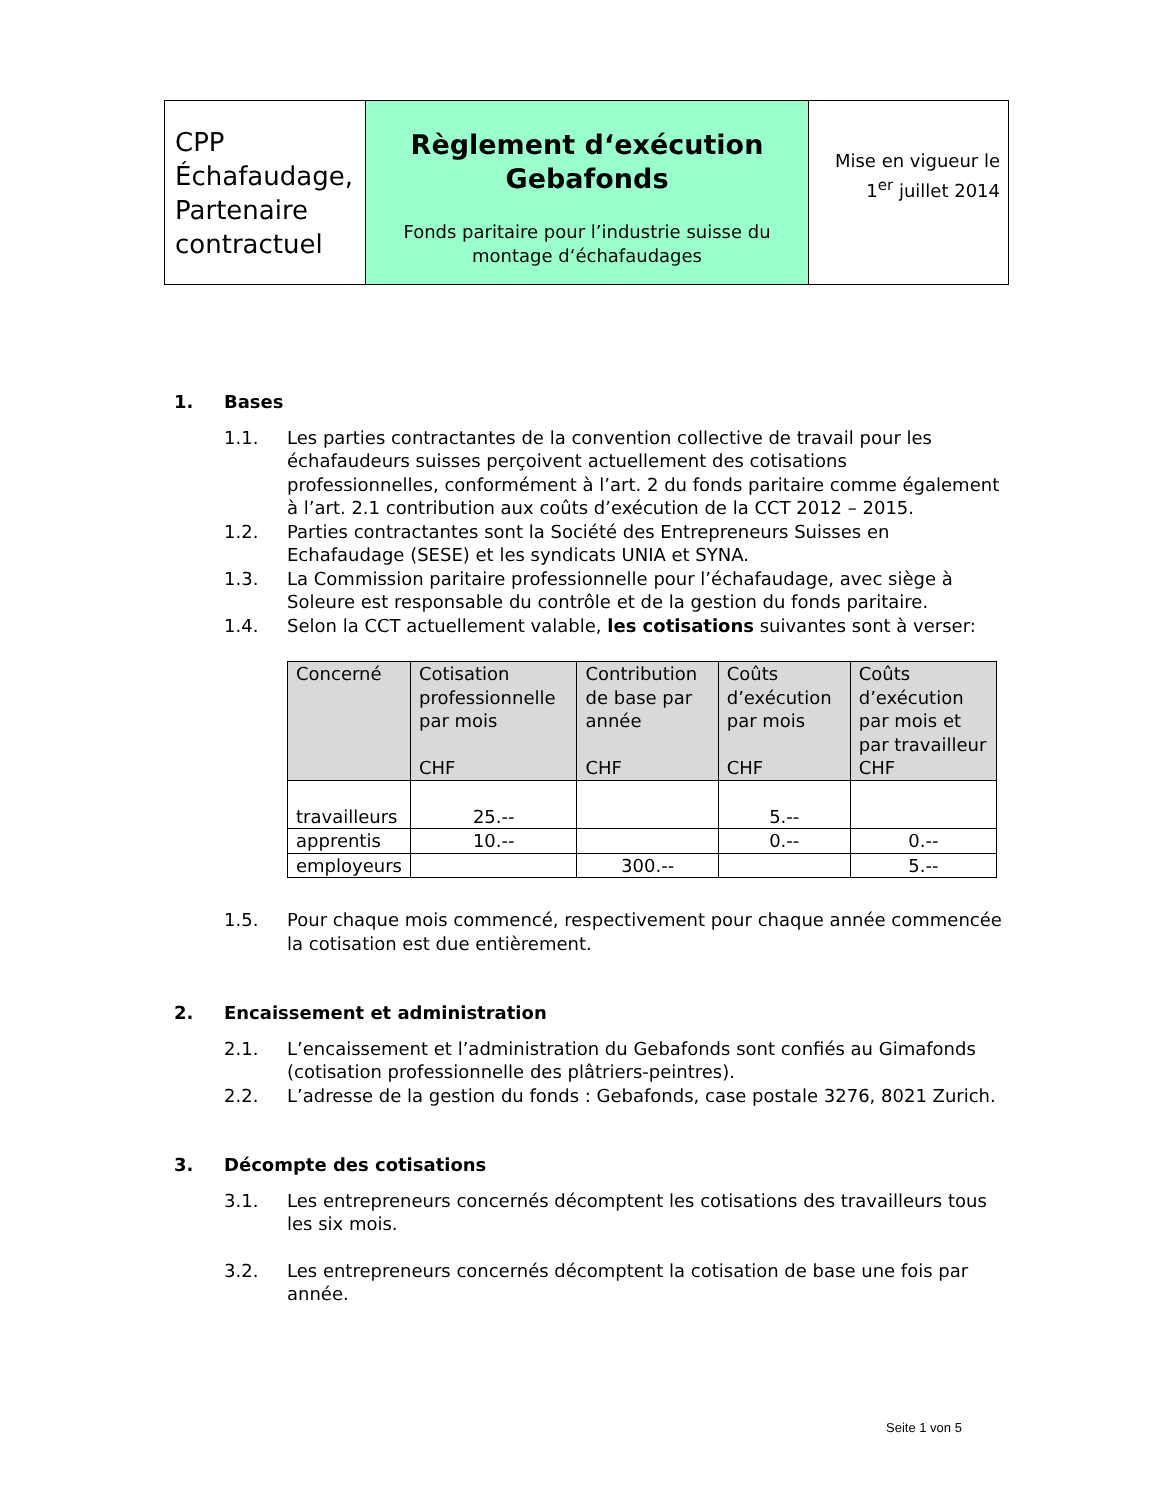| CPP Échafaudage, Partenaire contractuel | Règlement d‘exécution Gebafonds Fonds paritaire pour l’industrie suisse du montage d‘échafaudages | Mise en vigueur le 1<sup>er</sup> juillet 2014 |
1. Bases
1.1. Les parties contractantes de la convention collective de travail pour les échafaudeurs suisses perçoivent actuellement des cotisations professionnelles, conformément à l’art. 2 du fonds paritaire comme également à l’art. 2.1 contribution aux coûts d’exécution de la CCT 2012 – 2015.
1.2. Parties contractantes sont la Société des Entrepreneurs Suisses en Echafaudage (SESE) et les syndicats UNIA et SYNA.
1.3. La Commission paritaire professionnelle pour l’échafaudage, avec siège à Soleure est responsable du contrôle et de la gestion du fonds paritaire.
1.4. Selon la CCT actuellement valable, les cotisations suivantes sont à verser:
| Concerné | Cotisation professionnelle par mois CHF | Contribution de base par année CHF | Coûts d’exécution par mois CHF | Coûts d’exécution par mois et par travailleur CHF |
| --- | --- | --- | --- | --- |
| travailleurs | 25.-- | | 5.-- | |
| apprentis | 10.-- | | 0.-- | 0.-- |
| employeurs | | 300.-- | | 5.-- |
1.5. Pour chaque mois commencé, respectivement pour chaque année commencée la cotisation est due entièrement.
2. Encaissement et administration
2.1. L’encaissement et l’administration du Gebafonds sont confiés au Gimafonds (cotisation professionnelle des plâtriers-peintres).
2.2. L’adresse de la gestion du fonds : Gebafonds, case postale 3276, 8021 Zurich.
3. Décompte des cotisations
3.1. Les entrepreneurs concernés décomptent les cotisations des travailleurs tous les six mois.
3.2. Les entrepreneurs concernés décomptent la cotisation de base une fois par année.
Seite 1 von 5